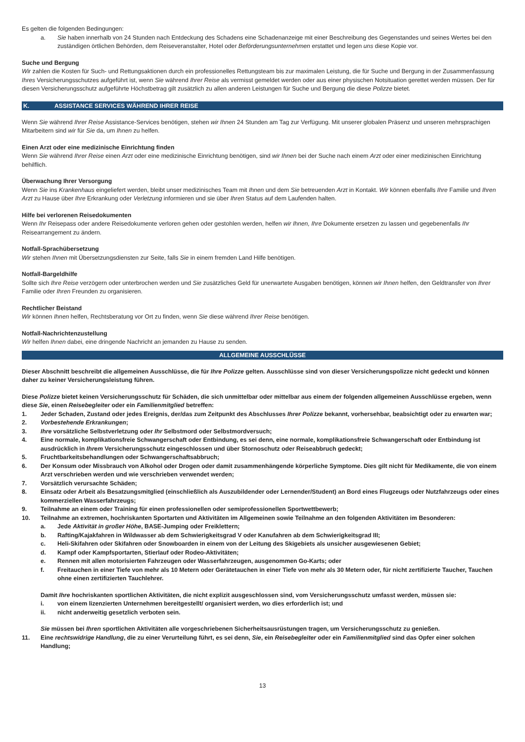Es gelten die folgenden Bedingungen:
a. Sie haben innerhalb von 24 Stunden nach Entdeckung des Schadens eine Schadenanzeige mit einer Beschreibung des Gegenstandes und seines Wertes bei den zuständigen örtlichen Behörden, dem Reiseveranstalter, Hotel oder Beförderungsunternehmen erstattet und legen uns diese Kopie vor.
Suche und Bergung
Wir zahlen die Kosten für Such- und Rettungsaktionen durch ein professionelles Rettungsteam bis zur maximalen Leistung, die für Suche und Bergung in der Zusammenfassung Ihres Versicherungsschutzes aufgeführt ist, wenn Sie während Ihrer Reise als vermisst gemeldet werden oder aus einer physischen Notsituation gerettet werden müssen. Der für diesen Versicherungsschutz aufgeführte Höchstbetrag gilt zusätzlich zu allen anderen Leistungen für Suche und Bergung die diese Polizze bietet.
K. ASSISTANCE SERVICES WÄHREND IHRER REISE
Wenn Sie während Ihrer Reise Assistance-Services benötigen, stehen wir Ihnen 24 Stunden am Tag zur Verfügung. Mit unserer globalen Präsenz und unseren mehrsprachigen Mitarbeitern sind wir für Sie da, um Ihnen zu helfen.
Einen Arzt oder eine medizinische Einrichtung finden
Wenn Sie während Ihrer Reise einen Arzt oder eine medizinische Einrichtung benötigen, sind wir Ihnen bei der Suche nach einem Arzt oder einer medizinischen Einrichtung behilflich.
Überwachung Ihrer Versorgung
Wenn Sie ins Krankenhaus eingeliefert werden, bleibt unser medizinisches Team mit Ihnen und dem Sie betreuenden Arzt in Kontakt. Wir können ebenfalls Ihre Familie und Ihren Arzt zu Hause über Ihre Erkrankung oder Verletzung informieren und sie über Ihren Status auf dem Laufenden halten.
Hilfe bei verlorenen Reisedokumenten
Wenn Ihr Reisepass oder andere Reisedokumente verloren gehen oder gestohlen werden, helfen wir Ihnen, Ihre Dokumente ersetzen zu lassen und gegebenenfalls Ihr Reisearrangement zu ändern.
Notfall-Sprachübersetzung
Wir stehen Ihnen mit Übersetzungsdiensten zur Seite, falls Sie in einem fremden Land Hilfe benötigen.
Notfall-Bargeldhilfe
Sollte sich Ihre Reise verzögern oder unterbrochen werden und Sie zusätzliches Geld für unerwartete Ausgaben benötigen, können wir Ihnen helfen, den Geldtransfer von Ihrer Familie oder Ihren Freunden zu organisieren.
Rechtlicher Beistand
Wir können Ihnen helfen, Rechtsberatung vor Ort zu finden, wenn Sie diese während Ihrer Reise benötigen.
Notfall-Nachrichtenzustellung
Wir helfen Ihnen dabei, eine dringende Nachricht an jemanden zu Hause zu senden.
ALLGEMEINE AUSSCHLÜSSE
Dieser Abschnitt beschreibt die allgemeinen Ausschlüsse, die für Ihre Polizze gelten. Ausschlüsse sind von dieser Versicherungspolizze nicht gedeckt und können daher zu keiner Versicherungsleistung führen.
Diese Polizze bietet keinen Versicherungsschutz für Schäden, die sich unmittelbar oder mittelbar aus einem der folgenden allgemeinen Ausschlüsse ergeben, wenn diese Sie, einen Reisebegleiter oder ein Familienmitglied betreffen:
1. Jeder Schaden, Zustand oder jedes Ereignis, der/das zum Zeitpunkt des Abschlusses Ihrer Polizze bekannt, vorhersehbar, beabsichtigt oder zu erwarten war;
2. Vorbestehende Erkrankungen;
3. Ihre vorsätzliche Selbstverletzung oder Ihr Selbstmord oder Selbstmordversuch;
4. Eine normale, komplikationsfreie Schwangerschaft oder Entbindung, es sei denn, eine normale, komplikationsfreie Schwangerschaft oder Entbindung ist ausdrücklich in Ihrem Versicherungsschutz eingeschlossen und über Stornoschutz oder Reiseabbruch gedeckt;
5. Fruchtbarkeitsbehandlungen oder Schwangerschaftsabbruch;
6. Der Konsum oder Missbrauch von Alkohol oder Drogen oder damit zusammenhängende körperliche Symptome. Dies gilt nicht für Medikamente, die von einem Arzt verschrieben werden und wie verschrieben verwendet werden;
7. Vorsätzlich verursachte Schäden;
8. Einsatz oder Arbeit als Besatzungsmitglied (einschließlich als Auszubildender oder Lernender/Student) an Bord eines Flugzeugs oder Nutzfahrzeugs oder eines kommerziellen Wasserfahrzeugs;
9. Teilnahme an einem oder Training für einen professionellen oder semiprofessionellen Sportwettbewerb;
10. Teilnahme an extremen, hochriskanten Sportarten und Aktivitäten im Allgemeinen sowie Teilnahme an den folgenden Aktivitäten im Besonderen:
a. Jede Aktivität in großer Höhe, BASE-Jumping oder Freiklettern;
b. Rafting/Kajakfahren in Wildwasser ab dem Schwierigkeitsgrad V oder Kanufahren ab dem Schwierigkeitsgrad III;
c. Heli-Skifahren oder Skifahren oder Snowboarden in einem von der Leitung des Skigebiets als unsicher ausgewiesenen Gebiet;
d. Kampf oder Kampfsportarten, Stierlauf oder Rodeo-Aktivitäten;
e. Rennen mit allen motorisierten Fahrzeugen oder Wasserfahrzeugen, ausgenommen Go-Karts; oder
f. Freitauchen in einer Tiefe von mehr als 10 Metern oder Gerätetauchen in einer Tiefe von mehr als 30 Metern oder, für nicht zertifizierte Taucher, Tauchen ohne einen zertifizierten Tauchlehrer.
Damit Ihre hochriskanten sportlichen Aktivitäten, die nicht explizit ausgeschlossen sind, vom Versicherungsschutz umfasst werden, müssen sie:
i. von einem lizenzierten Unternehmen bereitgestellt/ organisiert werden, wo dies erforderlich ist; und
ii. nicht anderweitig gesetzlich verboten sein.
Sie müssen bei Ihren sportlichen Aktivitäten alle vorgeschriebenen Sicherheitsausrüstungen tragen, um Versicherungsschutz zu genießen.
11. Eine rechtswidrige Handlung, die zu einer Verurteilung führt, es sei denn, Sie, ein Reisebegleiter oder ein Familienmitglied sind das Opfer einer solchen Handlung;
13